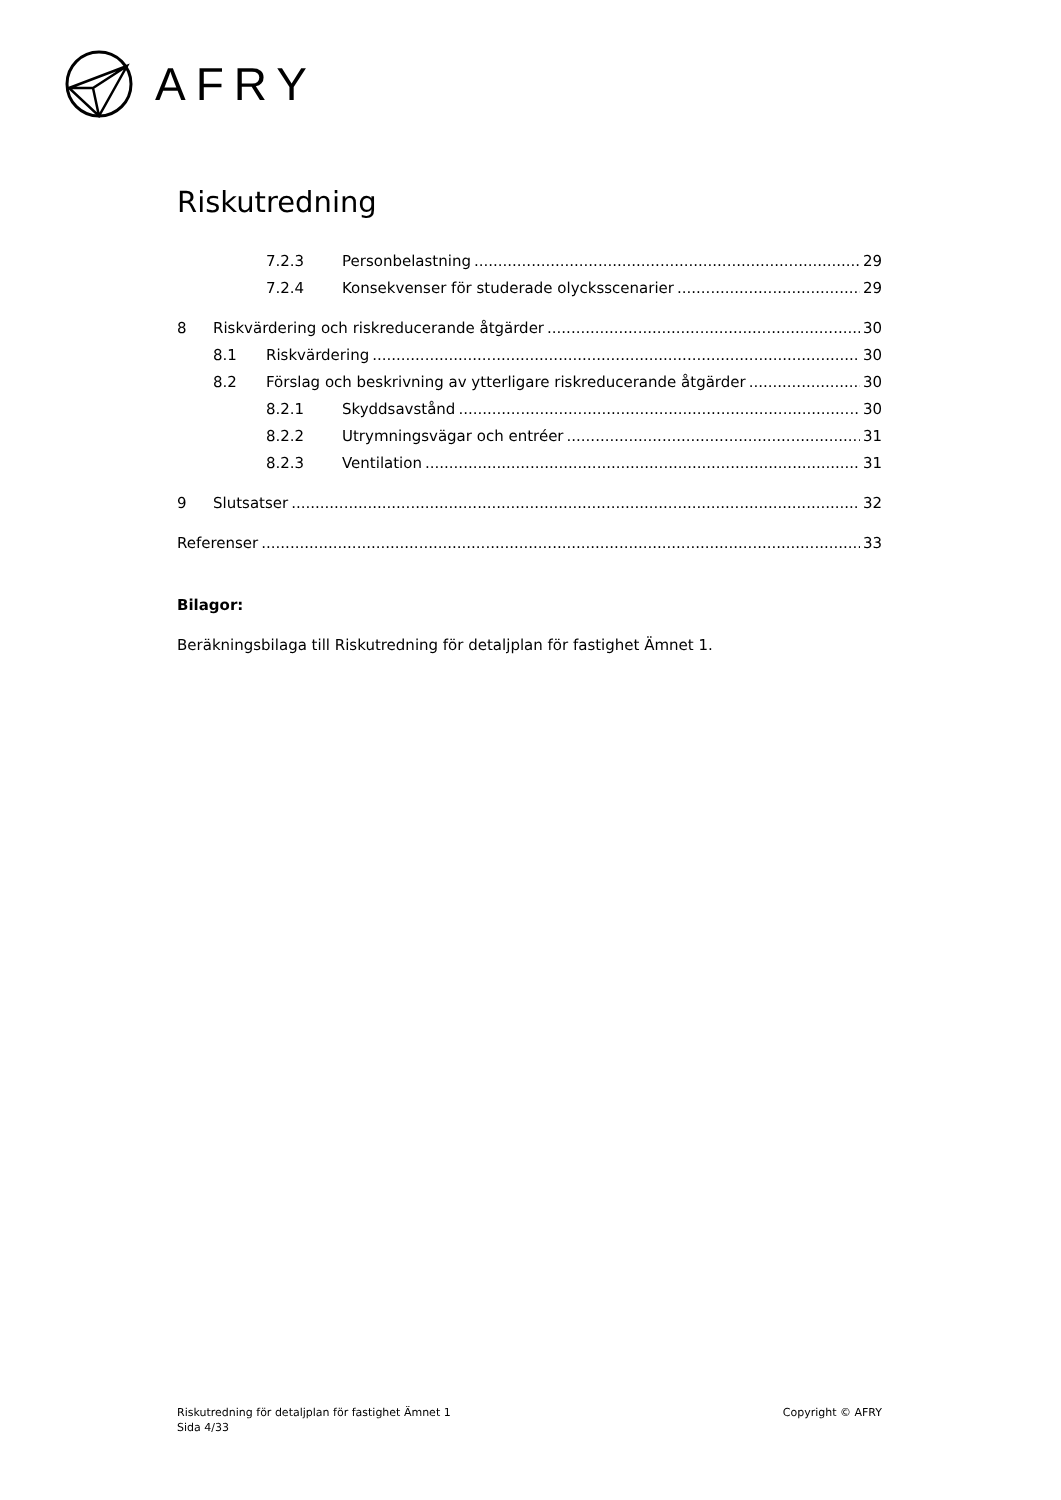AFRY
Riskutredning
7.2.3 Personbelastning 29
7.2.4 Konsekvenser för studerade olycksscenarier 29
8 Riskvärdering och riskreducerande åtgärder 30
8.1 Riskvärdering 30
8.2 Förslag och beskrivning av ytterligare riskreducerande åtgärder 30
8.2.1 Skyddsavstånd 30
8.2.2 Utrymningsvägar och entréer 31
8.2.3 Ventilation 31
9 Slutsatser 32
Referenser 33
Bilagor:
Beräkningsbilaga till Riskutredning för detaljplan för fastighet Ämnet 1.
Riskutredning för detaljplan för fastighet Ämnet 1
Sida 4/33
Copyright © AFRY